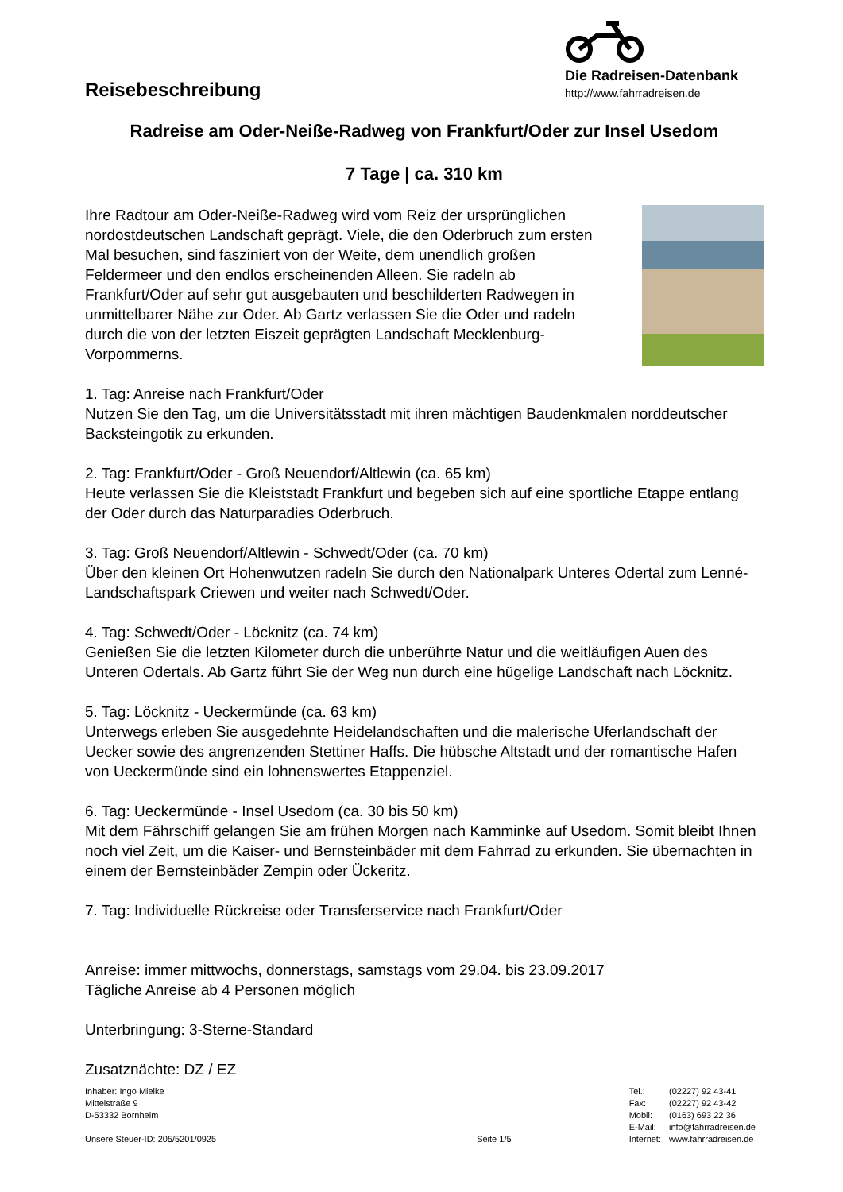Reisebeschreibung
Die Radreisen-Datenbank
http://www.fahrradreisen.de
Radreise am Oder-Neiße-Radweg von Frankfurt/Oder zur Insel Usedom
7 Tage | ca. 310 km
Ihre Radtour am Oder-Neiße-Radweg wird vom Reiz der ursprünglichen nordostdeutschen Landschaft geprägt. Viele, die den Oderbruch zum ersten Mal besuchen, sind fasziniert von der Weite, dem unendlich großen Feldermeer und den endlos erscheinenden Alleen. Sie radeln ab Frankfurt/Oder auf sehr gut ausgebauten und beschilderten Radwegen in unmittelbarer Nähe zur Oder. Ab Gartz verlassen Sie die Oder und radeln durch die von der letzten Eiszeit geprägten Landschaft Mecklenburg-Vorpommerns.
1. Tag: Anreise nach Frankfurt/Oder
Nutzen Sie den Tag, um die Universitätsstadt mit ihren mächtigen Baudenkmalen norddeutscher Backsteingotik zu erkunden.
2. Tag: Frankfurt/Oder - Groß Neuendorf/Altlewin (ca. 65 km)
Heute verlassen Sie die Kleiststadt Frankfurt und begeben sich auf eine sportliche Etappe entlang der Oder durch das Naturparadies Oderbruch.
3. Tag: Groß Neuendorf/Altlewin - Schwedt/Oder (ca. 70 km)
Über den kleinen Ort Hohenwutzen radeln Sie durch den Nationalpark Unteres Odertal zum Lenné-Landschaftspark Criewen und weiter nach Schwedt/Oder.
4. Tag: Schwedt/Oder - Löcknitz (ca. 74 km)
Genießen Sie die letzten Kilometer durch die unberührte Natur und die weitläufigen Auen des Unteren Odertals. Ab Gartz führt Sie der Weg nun durch eine hügelige Landschaft nach Löcknitz.
5. Tag: Löcknitz - Ueckermünde (ca. 63 km)
Unterwegs erleben Sie ausgedehnte Heidelandschaften und die malerische Uferlandschaft der Uecker sowie des angrenzenden Stettiner Haffs. Die hübsche Altstadt und der romantische Hafen von Ueckermünde sind ein lohnenswertes Etappenziel.
6. Tag: Ueckermünde - Insel Usedom (ca. 30 bis 50 km)
Mit dem Fährschiff gelangen Sie am frühen Morgen nach Kamminke auf Usedom. Somit bleibt Ihnen noch viel Zeit, um die Kaiser- und Bernsteinbäder mit dem Fahrrad zu erkunden. Sie übernachten in einem der Bernsteinbäder Zempin oder Ückeritz.
7. Tag: Individuelle Rückreise oder Transferservice nach Frankfurt/Oder
Anreise: immer mittwochs, donnerstags, samstags vom 29.04. bis 23.09.2017
Tägliche Anreise ab 4 Personen möglich
Unterbringung: 3-Sterne-Standard
Zusatznächte: DZ / EZ
Inhaber: Ingo Mielke
Mittelstraße 9
D-53332 Bornheim
Unsere Steuer-ID: 205/5201/0925
Seite 1/5
| Tel.: | (02227) 92 43-41 |
| Fax: | (02227) 92 43-42 |
| Mobil: | (0163) 693 22 36 |
| E-Mail: | info@fahrradreisen.de |
| Internet: | www.fahrradreisen.de |